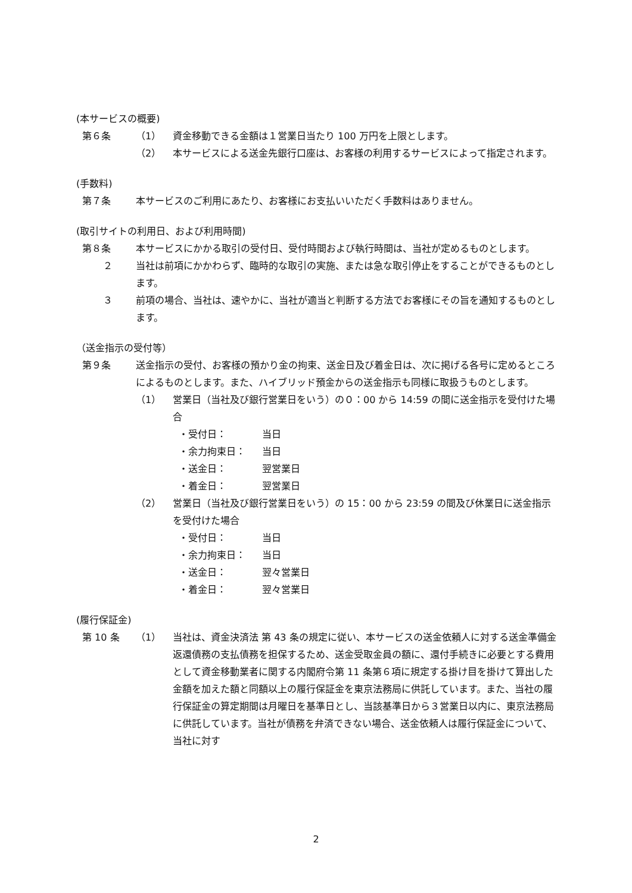(本サービスの概要)
第６条 （1） 資金移動できる金額は１営業日当たり 100 万円を上限とします。
（2） 本サービスによる送金先銀行口座は、お客様の利用するサービスによって指定されます。
(手数料)
第７条 本サービスのご利用にあたり、お客様にお支払いいただく手数料はありません。
(取引サイトの利用日、および利用時間)
第８条 本サービスにかかる取引の受付日、受付時間および執行時間は、当社が定めるものとします。
２ 当社は前項にかかわらず、臨時的な取引の実施、または急な取引停止をすることができるものとします。
３ 前項の場合、当社は、速やかに、当社が適当と判断する方法でお客様にその旨を通知するものとします。
（送金指示の受付等）
第９条 送金指示の受付、お客様の預かり金の拘束、送金日及び着金日は、次に掲げる各号に定めるところによるものとします。また、ハイブリッド預金からの送金指示も同様に取扱うものとします。
（1） 営業日（当社及び銀行営業日をいう）の０：00 から 14:59 の間に送金指示を受付けた場合
・受付日： 当日
・余力拘束日： 当日
・送金日： 翌営業日
・着金日： 翌営業日
（2） 営業日（当社及び銀行営業日をいう）の 15：00 から 23:59 の間及び休業日に送金指示を受付けた場合
・受付日： 当日
・余力拘束日： 当日
・送金日： 翌々営業日
・着金日： 翌々営業日
(履行保証金)
第 10 条 （1） 当社は、資金決済法 第 43 条の規定に従い、本サービスの送金依頼人に対する送金準備金返還債務の支払債務を担保するため、送金受取金員の額に、還付手続きに必要とする費用として資金移動業者に関する内閣府令第 11 条第６項に規定する掛け目を掛けて算出した金額を加えた額と同額以上の履行保証金を東京法務局に供託しています。また、当社の履行保証金の算定期間は月曜日を基準日とし、当該基準日から３営業日以内に、東京法務局に供託しています。当社が債務を弁済できない場合、送金依頼人は履行保証金について、当社に対す
2